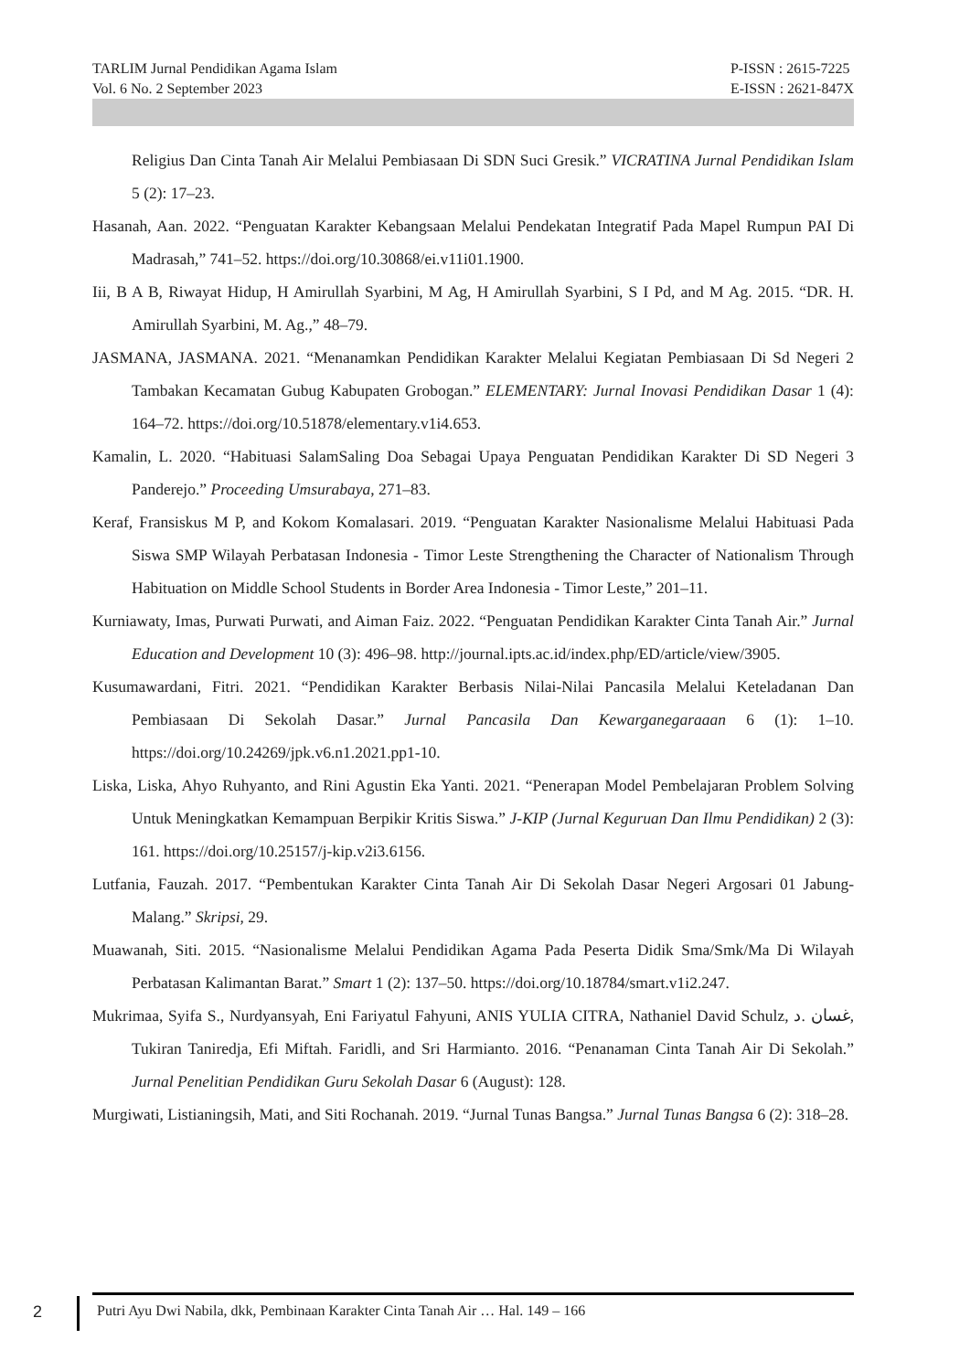TARLIM Jurnal Pendidikan Agama Islam
Vol. 6 No. 2 September 2023
P-ISSN : 2615-7225
E-ISSN : 2621-847X
Religius Dan Cinta Tanah Air Melalui Pembiasaan Di SDN Suci Gresik.” VICRATINA Jurnal Pendidikan Islam 5 (2): 17–23.
Hasanah, Aan. 2022. “Penguatan Karakter Kebangsaan Melalui Pendekatan Integratif Pada Mapel Rumpun PAI Di Madrasah,” 741–52. https://doi.org/10.30868/ei.v11i01.1900.
Iii, B A B, Riwayat Hidup, H Amirullah Syarbini, M Ag, H Amirullah Syarbini, S I Pd, and M Ag. 2015. “DR. H. Amirullah Syarbini, M. Ag.,” 48–79.
JASMANA, JASMANA. 2021. “Menanamkan Pendidikan Karakter Melalui Kegiatan Pembiasaan Di Sd Negeri 2 Tambakan Kecamatan Gubug Kabupaten Grobogan.” ELEMENTARY: Jurnal Inovasi Pendidikan Dasar 1 (4): 164–72. https://doi.org/10.51878/elementary.v1i4.653.
Kamalin, L. 2020. “Habituasi SalamSaling Doa Sebagai Upaya Penguatan Pendidikan Karakter Di SD Negeri 3 Panderejo.” Proceeding Umsurabaya, 271–83.
Keraf, Fransiskus M P, and Kokom Komalasari. 2019. “Penguatan Karakter Nasionalisme Melalui Habituasi Pada Siswa SMP Wilayah Perbatasan Indonesia - Timor Leste Strengthening the Character of Nationalism Through Habituation on Middle School Students in Border Area Indonesia - Timor Leste,” 201–11.
Kurniawaty, Imas, Purwati Purwati, and Aiman Faiz. 2022. “Penguatan Pendidikan Karakter Cinta Tanah Air.” Jurnal Education and Development 10 (3): 496–98. http://journal.ipts.ac.id/index.php/ED/article/view/3905.
Kusumawardani, Fitri. 2021. “Pendidikan Karakter Berbasis Nilai-Nilai Pancasila Melalui Keteladanan Dan Pembiasaan Di Sekolah Dasar.” Jurnal Pancasila Dan Kewarganegaraaan 6 (1): 1–10. https://doi.org/10.24269/jpk.v6.n1.2021.pp1-10.
Liska, Liska, Ahyo Ruhyanto, and Rini Agustin Eka Yanti. 2021. “Penerapan Model Pembelajaran Problem Solving Untuk Meningkatkan Kemampuan Berpikir Kritis Siswa.” J-KIP (Jurnal Keguruan Dan Ilmu Pendidikan) 2 (3): 161. https://doi.org/10.25157/j-kip.v2i3.6156.
Lutfania, Fauzah. 2017. “Pembentukan Karakter Cinta Tanah Air Di Sekolah Dasar Negeri Argosari 01 Jabung- Malang.” Skripsi, 29.
Muawanah, Siti. 2015. “Nasionalisme Melalui Pendidikan Agama Pada Peserta Didik Sma/Smk/Ma Di Wilayah Perbatasan Kalimantan Barat.” Smart 1 (2): 137–50. https://doi.org/10.18784/smart.v1i2.247.
Mukrimaa, Syifa S., Nurdyansyah, Eni Fariyatul Fahyuni, ANIS YULIA CITRA, Nathaniel David Schulz, غسان .د, Tukiran Taniredja, Efi Miftah. Faridli, and Sri Harmianto. 2016. “Penanaman Cinta Tanah Air Di Sekolah.” Jurnal Penelitian Pendidikan Guru Sekolah Dasar 6 (August): 128.
Murgiwati, Listianingsih, Mati, and Siti Rochanah. 2019. “Jurnal Tunas Bangsa.” Jurnal Tunas Bangsa 6 (2): 318–28.
2
Putri Ayu Dwi Nabila, dkk, Pembinaan Karakter Cinta Tanah Air … Hal. 149 – 166